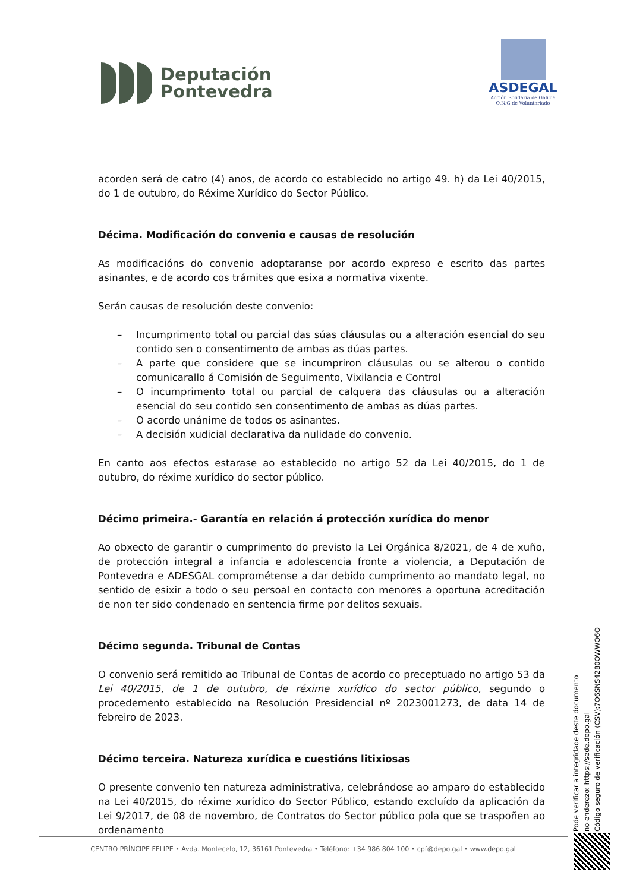Deputación
Pontevedra
ASDEGAL
Acción Solidaria de Galicia
O.N.G de Voluntariado
acorden será de catro (4) anos, de acordo co establecido no artigo 49. h) da Lei 40/2015, do 1 de outubro, do Réxime Xurídico do Sector Público.
Décima. Modificación do convenio e causas de resolución
As modificacións do convenio adoptaranse por acordo expreso e escrito das partes asinantes, e de acordo cos trámites que esixa a normativa vixente.
Serán causas de resolución deste convenio:
– Incumprimento total ou parcial das súas cláusulas ou a alteración esencial do seu contido sen o consentimento de ambas as dúas partes.
– A parte que considere que se incumpriron cláusulas ou se alterou o contido comunicarallo á Comisión de Seguimento, Vixilancia e Control
– O incumprimento total ou parcial de calquera das cláusulas ou a alteración esencial do seu contido sen consentimento de ambas as dúas partes.
– O acordo unánime de todos os asinantes.
– A decisión xudicial declarativa da nulidade do convenio.
En canto aos efectos estarase ao establecido no artigo 52 da Lei 40/2015, do 1 de outubro, do réxime xurídico do sector público.
Décimo primeira.- Garantía en relación á protección xurídica do menor
Ao obxecto de garantir o cumprimento do previsto la Lei Orgánica 8/2021, de 4 de xuño, de protección integral a infancia e adolescencia fronte a violencia, a Deputación de Pontevedra e ADESGAL comprométense a dar debido cumprimento ao mandato legal, no sentido de esixir a todo o seu persoal en contacto con menores a oportuna acreditación de non ter sido condenado en sentencia firme por delitos sexuais.
Décimo segunda. Tribunal de Contas
O convenio será remitido ao Tribunal de Contas de acordo co preceptuado no artigo 53 da Lei 40/2015, de 1 de outubro, de réxime xurídico do sector público, segundo o procedemento establecido na Resolución Presidencial nº 2023001273, de data 14 de febreiro de 2023.
Décimo terceira. Natureza xurídica e cuestións litixiosas
O presente convenio ten natureza administrativa, celebrándose ao amparo do establecido na Lei 40/2015, do réxime xurídico do Sector Público, estando excluído da aplicación da Lei 9/2017, de 08 de novembro, de Contratos do Sector público pola que se traspoñen ao ordenamento
Pode verificar a integridade deste documento
no enderezo: https://sede.depo.gal
Código seguro de verificación (CSV):7O6SNS4280OWWO6O
CENTRO PRÍNCIPE FELIPE • Avda. Montecelo, 12, 36161 Pontevedra • Teléfono: +34 986 804 100 • cpf@depo.gal • www.depo.gal